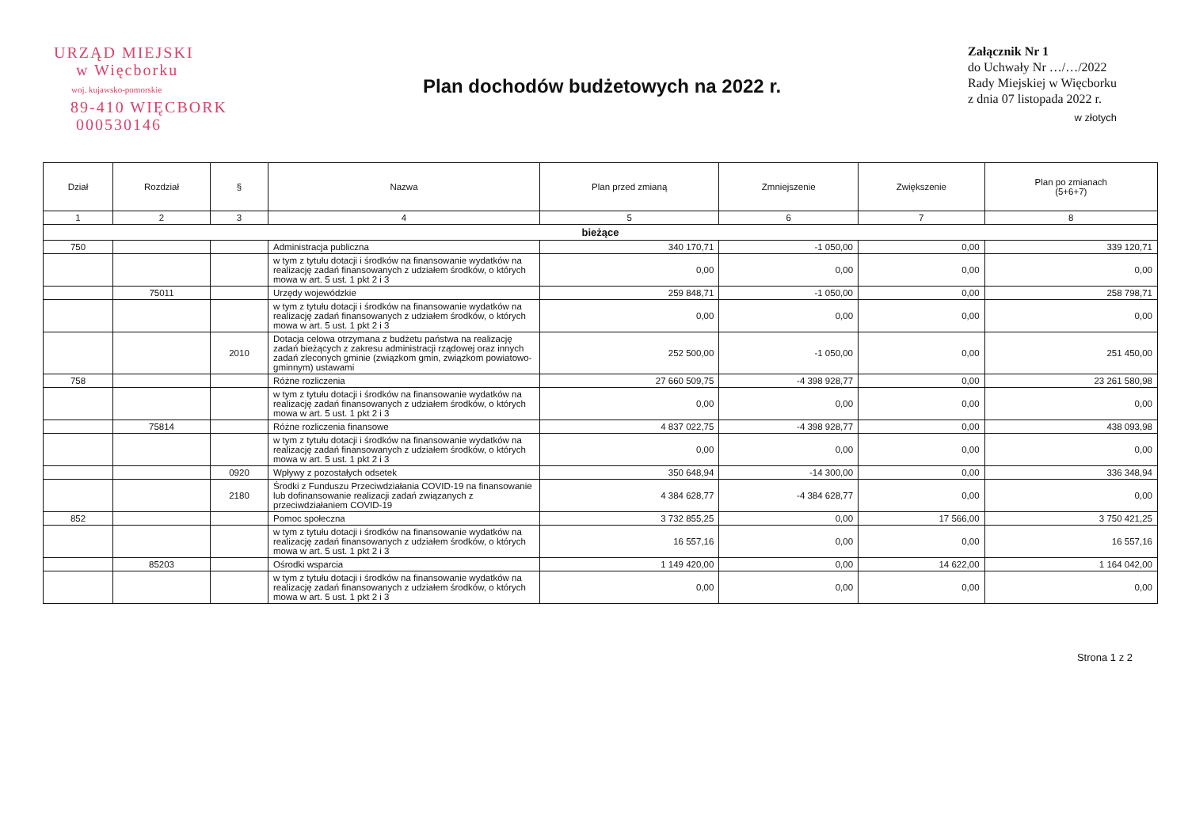URZĄD MIEJSKI
w Więcborku
woj. kujawsko-pomorskie
89-410 WIĘCBORK
000530146
Plan dochodów budżetowych na 2022 r.
Załącznik Nr 1
do Uchwały Nr …/…/2022
Rady Miejskiej w Więcborku
z dnia 07 listopada 2022 r.
w złotych
| Dział | Rozdział | § | Nazwa | Plan przed zmianą | Zmniejszenie | Zwiększenie | Plan po zmianach (5+6+7) |
| --- | --- | --- | --- | --- | --- | --- | --- |
| 1 | 2 | 3 | 4 | 5 | 6 | 7 | 8 |
| bieżące | | | | | | | |
| 750 | | | Administracja publiczna | 340 170,71 | -1 050,00 | 0,00 | 339 120,71 |
| | | | w tym z tytułu dotacji i środków na finansowanie wydatków na realizację zadań finansowanych z udziałem środków, o których mowa w art. 5 ust. 1 pkt 2 i 3 | 0,00 | 0,00 | 0,00 | 0,00 |
| | 75011 | | Urzędy wojewódzkie | 259 848,71 | -1 050,00 | 0,00 | 258 798,71 |
| | | | w tym z tytułu dotacji i środków na finansowanie wydatków na realizację zadań finansowanych z udziałem środków, o których mowa w art. 5 ust. 1 pkt 2 i 3 | 0,00 | 0,00 | 0,00 | 0,00 |
| | | 2010 | Dotacja celowa otrzymana z budżetu państwa na realizację zadań bieżących z zakresu administracji rządowej oraz innych zadań zleconych gminie (związkom gmin, związkom powiatowo-gminnym) ustawami | 252 500,00 | -1 050,00 | 0,00 | 251 450,00 |
| 758 | | | Różne rozliczenia | 27 660 509,75 | -4 398 928,77 | 0,00 | 23 261 580,98 |
| | | | w tym z tytułu dotacji i środków na finansowanie wydatków na realizację zadań finansowanych z udziałem środków, o których mowa w art. 5 ust. 1 pkt 2 i 3 | 0,00 | 0,00 | 0,00 | 0,00 |
| | 75814 | | Różne rozliczenia finansowe | 4 837 022,75 | -4 398 928,77 | 0,00 | 438 093,98 |
| | | | w tym z tytułu dotacji i środków na finansowanie wydatków na realizację zadań finansowanych z udziałem środków, o których mowa w art. 5 ust. 1 pkt 2 i 3 | 0,00 | 0,00 | 0,00 | 0,00 |
| | | 0920 | Wpływy z pozostałych odsetek | 350 648,94 | -14 300,00 | 0,00 | 336 348,94 |
| | | 2180 | Środki z Funduszu Przeciwdziałania COVID-19 na finansowanie lub dofinansowanie realizacji zadań związanych z przeciwdziałaniem COVID-19 | 4 384 628,77 | -4 384 628,77 | 0,00 | 0,00 |
| 852 | | | Pomoc społeczna | 3 732 855,25 | 0,00 | 17 566,00 | 3 750 421,25 |
| | | | w tym z tytułu dotacji i środków na finansowanie wydatków na realizację zadań finansowanych z udziałem środków, o których mowa w art. 5 ust. 1 pkt 2 i 3 | 16 557,16 | 0,00 | 0,00 | 16 557,16 |
| | 85203 | | Ośrodki wsparcia | 1 149 420,00 | 0,00 | 14 622,00 | 1 164 042,00 |
| | | | w tym z tytułu dotacji i środków na finansowanie wydatków na realizację zadań finansowanych z udziałem środków, o których mowa w art. 5 ust. 1 pkt 2 i 3 | 0,00 | 0,00 | 0,00 | 0,00 |
Strona 1 z 2